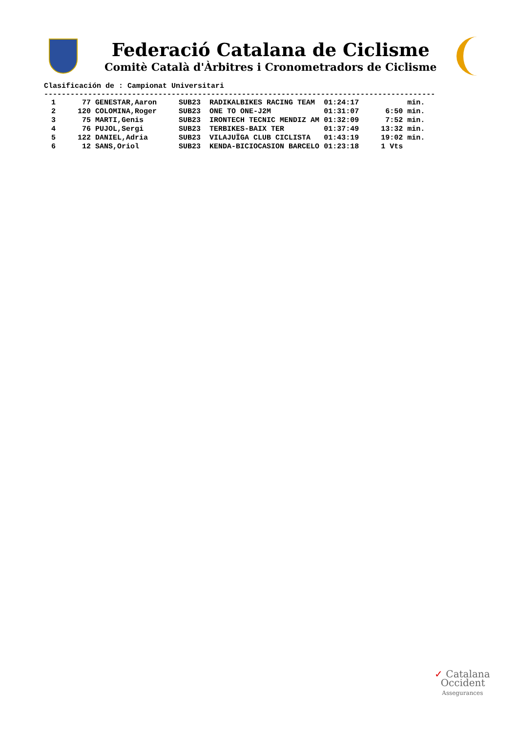Federació Catalana de Ciclisme
Comitè Català d'Àrbitres i Cronometradors de Ciclisme
Clasificación de : Campionat Universitari
-----------------------------------------------------------------------------------------
| 1 | 77 GENESTAR,Aaron | SUB23 | RADIKALBIKES RACING TEAM | 01:24:17 | min. |
| 2 | 120 COLOMINA,Roger | SUB23 | ONE TO ONE-J2M | 01:31:07 | 6:50 min. |
| 3 | 75 MARTI,Genis | SUB23 | IRONTECH TECNIC MENDIZ AM | 01:32:09 | 7:52 min. |
| 4 | 76 PUJOL,Sergi | SUB23 | TERBIKES-BAIX TER | 01:37:49 | 13:32 min. |
| 5 | 122 DANIEL,Adria | SUB23 | VILAJUÏGA CLUB CICLISTA | 01:43:19 | 19:02 min. |
| 6 | 12 SANS,Oriol | SUB23 | KENDA-BICIOCASION BARCELO | 01:23:18 | 1 Vts |
✓ Catalana
Occident
Assegurances